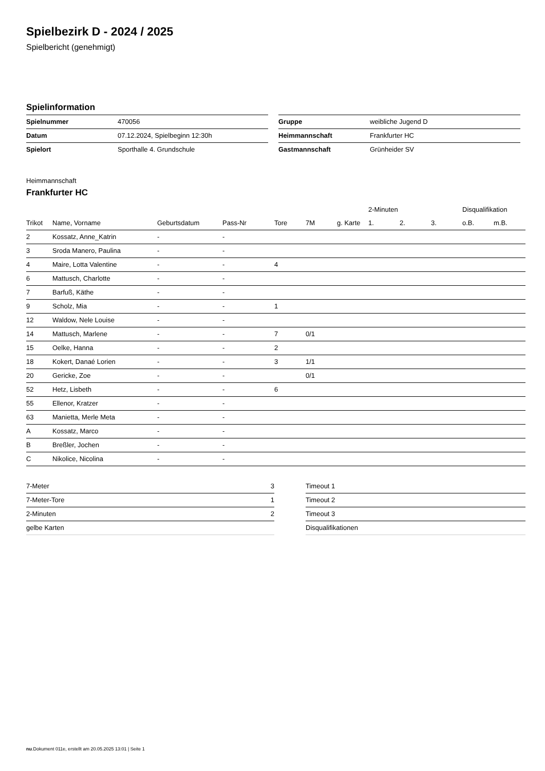Spielbezirk D - 2024 / 2025
Spielbericht (genehmigt)
Spielinformation
| Spielnummer | 470056 |
| Datum | 07.12.2024, Spielbeginn 12:30h |
| Spielort | Sporthalle 4. Grundschule |
| Gruppe | weibliche Jugend D |
| Heimmannschaft | Frankfurter HC |
| Gastmannschaft | Grünheider SV |
Heimmannschaft
Frankfurter HC
| | | | | | | | 2-Minuten | | | Disqualifikation | |
| --- | --- | --- | --- | --- | --- | --- | --- | --- | --- | --- | --- |
| Trikot | Name, Vorname | Geburtsdatum | Pass-Nr | Tore | 7M | g. Karte | 1. | 2. | 3. | o.B. | m.B. |
| 2 | Kossatz, Anne_Katrin | - | - | | | | | | | | |
| 3 | Sroda Manero, Paulina | - | - | | | | | | | | |
| 4 | Maire, Lotta Valentine | - | - | 4 | | | | | | | |
| 6 | Mattusch, Charlotte | - | - | | | | | | | | |
| 7 | Barfuß, Käthe | - | - | | | | | | | | |
| 9 | Scholz, Mia | - | - | 1 | | | | | | | |
| 12 | Waldow, Nele Louise | - | - | | | | | | | | |
| 14 | Mattusch, Marlene | - | - | 7 | 0/1 | | | | | | |
| 15 | Oelke, Hanna | - | - | 2 | | | | | | | |
| 18 | Kokert, Danaé Lorien | - | - | 3 | 1/1 | | | | | | |
| 20 | Gericke, Zoe | - | - | | 0/1 | | | | | | |
| 52 | Hetz, Lisbeth | - | - | 6 | | | | | | | |
| 55 | Ellenor, Kratzer | - | - | | | | | | | | |
| 63 | Manietta, Merle Meta | - | - | | | | | | | | |
| A | Kossatz, Marco | - | - | | | | | | | | |
| B | Breßler, Jochen | - | - | | | | | | | | |
| C | Nikolice, Nicolina | - | - | | | | | | | | |
| 7-Meter | 3 |
| 7-Meter-Tore | 1 |
| 2-Minuten | 2 |
| gelbe Karten | |
| Timeout 1 |
| Timeout 2 |
| Timeout 3 |
| Disqualifikationen |
nu.Dokument 011e, erstellt am 20.05.2025 13:01 | Seite 1